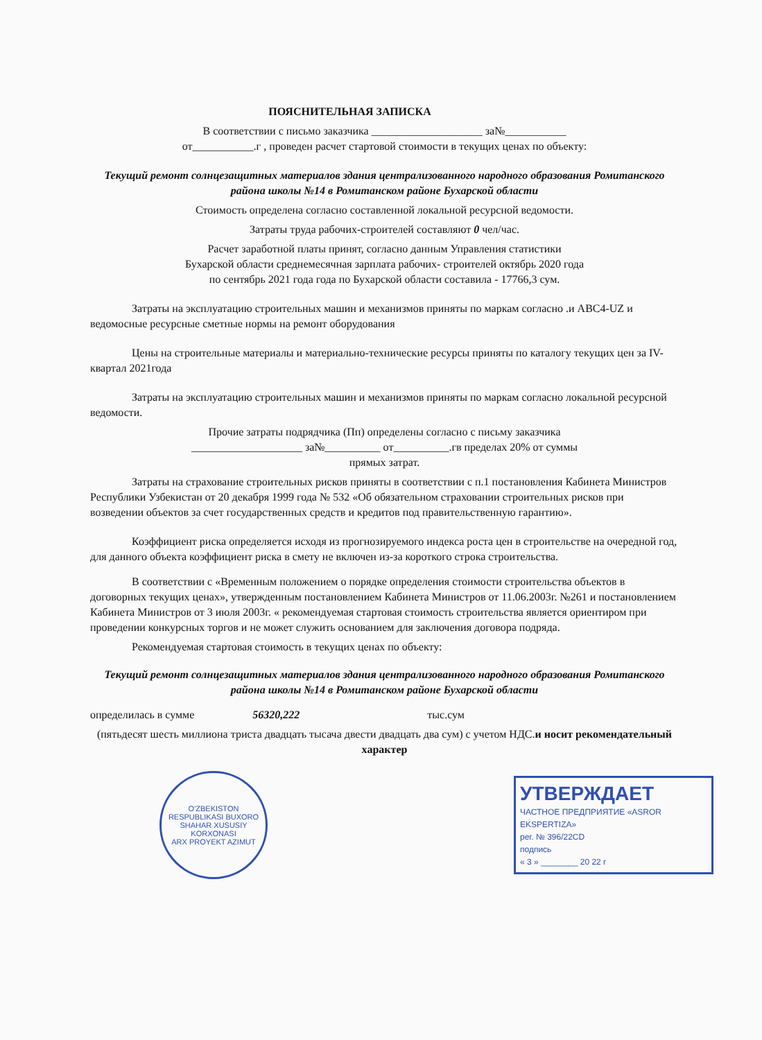ПОЯСНИТЕЛЬНАЯ ЗАПИСКА
В соответствии с письмо заказчика ____________________ за№___________
от___________.г , проведен расчет стартовой стоимости в текущих ценах по объекту:
Текущий ремонт солнцезащитных материалов здания централизованного народного образования Ромитанского района школы №14 в Ромитанском районе Бухарской области
Стоимость определена согласно составленной локальной ресурсной ведомости.
Затраты труда рабочих-строителей составляют 0 чел/час.
Расчет заработной платы принят, согласно данным Управления статистики
Бухарской области среднемесячная зарплата рабочих- строителей октябрь 2020 года
по сентябрь 2021 года года по Бухарской области составила - 17766,3 сум.
Затраты на эксплуатацию строительных машин и механизмов приняты по маркам согласно .и АВС4-UZ и ведомосные ресурсные сметные нормы на ремонт оборудования
Цены на строительные материалы и материально-технические ресурсы приняты по каталогу текущих цен за IV-квартал 2021года
Затраты на эксплуатацию строительных машин и механизмов приняты по маркам согласно локальной ресурсной ведомости.
Прочие затраты подрядчика (Пп) определены согласно с письму заказчика
____________________ за№__________ от__________.гв пределах 20% от суммы
прямых затрат.
Затраты на страхование строительных рисков приняты в соответствии с п.1 постановления Кабинета Министров Республики Узбекистан от 20 декабря 1999 года № 532 «Об обязательном страховании строительных рисков при возведении объектов за счет государственных средств и кредитов под правительственную гарантию».
Коэффициент риска определяется исходя из прогнозируемого индекса роста цен в строительстве на очередной год, для данного объекта коэффициент риска в смету не включен из-за короткого строка строительства.
В соответствии с «Временным положением о порядке определения стоимости строительства объектов в договорных текущих ценах», утвержденным постановлением Кабинета Министров от 11.06.2003г. №261 и постановлением Кабинета Министров от 3 июля 2003г. « рекомендуемая стартовая стоимость строительства является ориентиром при проведении конкурсных торгов и не может служить основанием для заключения договора подряда.
Рекомендуемая стартовая стоимость в текущих ценах по объекту:
Текущий ремонт солнцезащитных материалов здания централизованного народного образования Ромитанского района школы №14 в Ромитанском районе Бухарской области
определилась в сумме 56320,222 тыс.сум
(пятьдесят шесть миллиона триста двадцать тысача двести двадцать два сум) с учетом НДС.и носит рекомендательный характер
O'ZBEKISTON RESPUBLIKASI BUXORO SHAHAR XUSUSIY KORXONASI
ARX PROYEKT AZIMUT
УТВЕРЖДАЕТ
ЧАСТНОЕ ПРЕДПРИЯТИЕ «ASROR EKSPERTIZA»
рег. № 396/22CD
подпись
« 3 » ________ 20 22 г